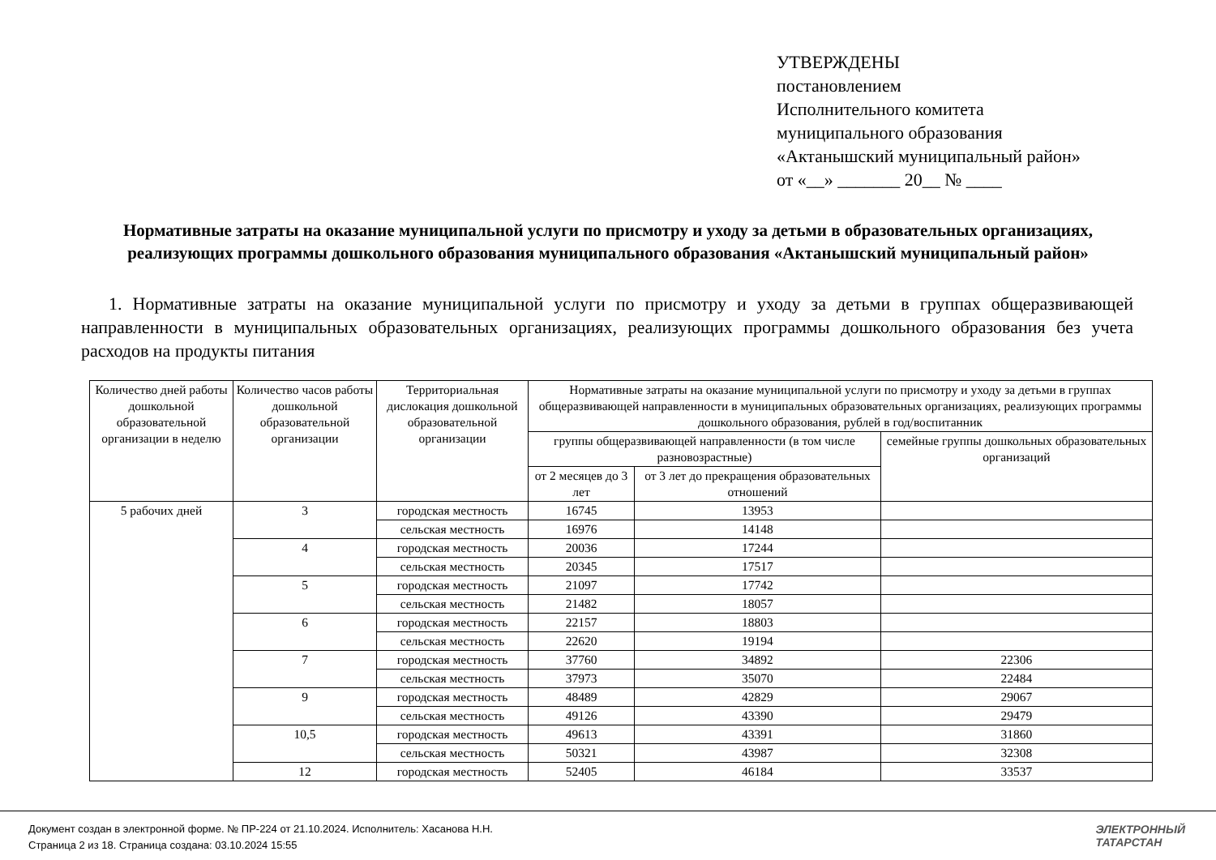УТВЕРЖДЕНЫ
постановлением
Исполнительного комитета
муниципального образования
«Актанышский муниципальный район»
от «__» _______ 20__ № ____
Нормативные затраты на оказание муниципальной услуги по присмотру и уходу за детьми в образовательных организациях, реализующих программы дошкольного образования муниципального образования «Актанышский муниципальный район»
1. Нормативные затраты на оказание муниципальной услуги по присмотру и уходу за детьми в группах общеразвивающей направленности в муниципальных образовательных организациях, реализующих программы дошкольного образования без учета расходов на продукты питания
| Количество дней работы дошкольной образовательной организации в неделю | Количество часов работы дошкольной образовательной организации | Территориальная дислокация дошкольной образовательной организации | Нормативные затраты на оказание муниципальной услуги по присмотру и уходу за детьми в группах общеразвивающей направленности в муниципальных образовательных организациях, реализующих программы дошкольного образования, рублей в год/воспитанник | | |
| --- | --- | --- | --- | --- | --- |
| | | | группы общеразвивающей направленности (в том числе разновозрастные) | | семейные группы дошкольных образовательных организаций |
| | | | от 2 месяцев до 3 лет | от 3 лет до прекращения образовательных отношений | |
| 5 рабочих дней | 3 | городская местность | 16745 | 13953 | |
| | | сельская местность | 16976 | 14148 | |
| | 4 | городская местность | 20036 | 17244 | |
| | | сельская местность | 20345 | 17517 | |
| | 5 | городская местность | 21097 | 17742 | |
| | | сельская местность | 21482 | 18057 | |
| | 6 | городская местность | 22157 | 18803 | |
| | | сельская местность | 22620 | 19194 | |
| | 7 | городская местность | 37760 | 34892 | 22306 |
| | | сельская местность | 37973 | 35070 | 22484 |
| | 9 | городская местность | 48489 | 42829 | 29067 |
| | | сельская местность | 49126 | 43390 | 29479 |
| | 10,5 | городская местность | 49613 | 43391 | 31860 |
| | | сельская местность | 50321 | 43987 | 32308 |
| | 12 | городская местность | 52405 | 46184 | 33537 |
Документ создан в электронной форме. № ПР-224 от 21.10.2024. Исполнитель: Хасанова Н.Н.
Страница 2 из 18. Страница создана: 03.10.2024 15:55
ЭЛЕКТРОННЫЙ
ТАТАРСТАН